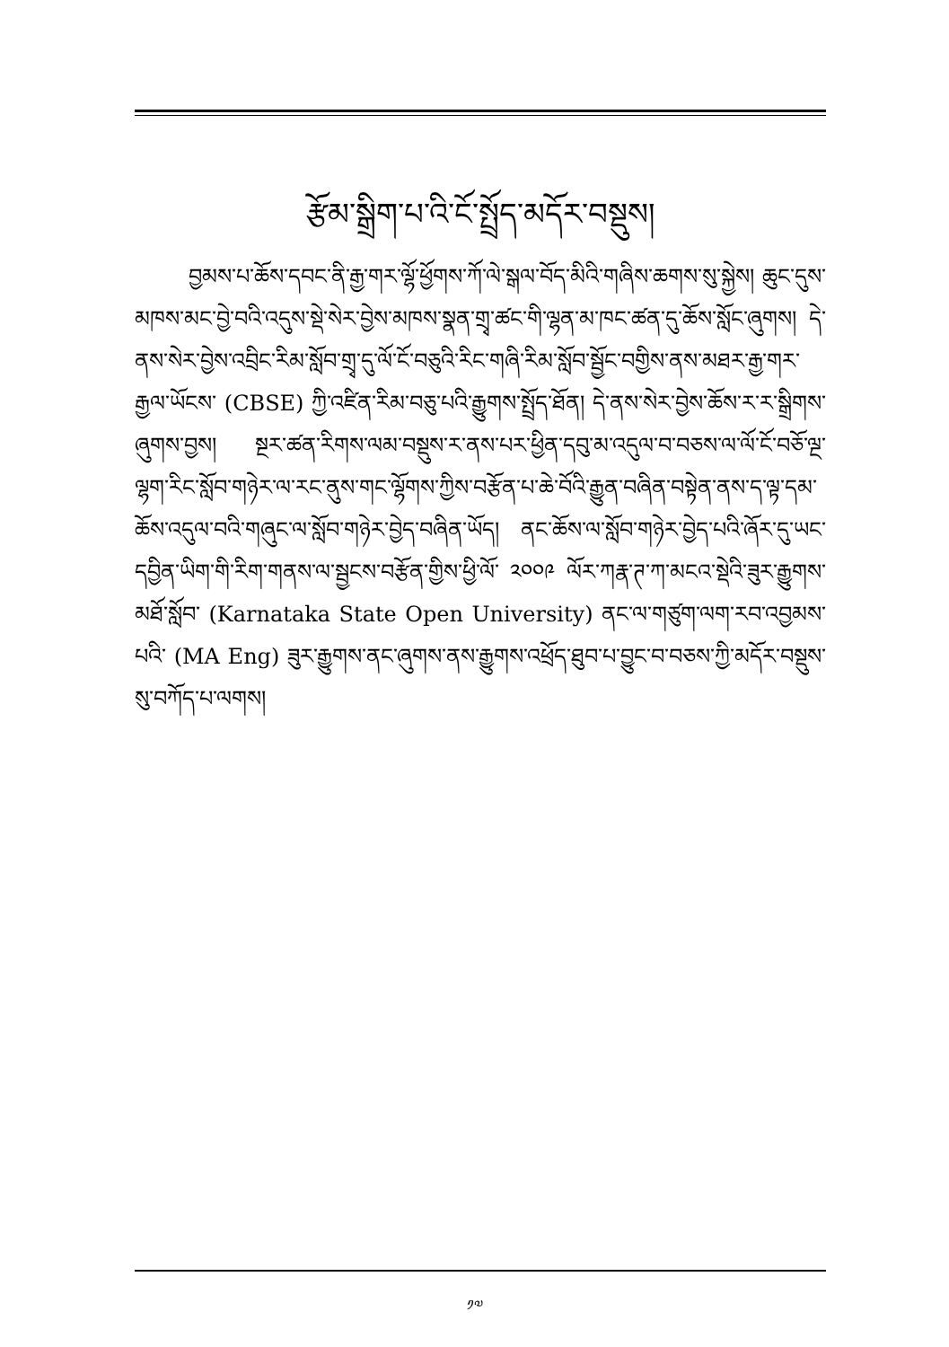རྩོམ་སྒྲིག་པ་འི་ངོ་སྤྲོད་མདོར་བསྡུས།
བྱམས་པ་ཆོས་དབང་ནི་རྒྱ་གར་ལྷོ་ཕྱོགས་ཀོ་ལེ་སྒལ་བོད་མིའི་གཞིས་ཆགས་སུ་སྐྱེས། ཆུང་དུས་མཁས་མང་བྱེ་བའི་འདུས་སྡེ་སེར་བྱེས་མཁས་སྣན་གྲྭ་ཚང་གི་ལྷན་མ་ཁང་ཚན་དུ་ཆོས་སློང་ཞུགས། དེ་ནས་སེར་བྱེས་འབྲིང་རིམ་སློབ་གྲྭ་དུ་ལོ་ངོ་བཅུའི་རིང་གཞི་རིམ་སློབ་སྦྱོང་བགྱིས་ནས་མཐར་རྒྱ་གར་རྒྱལ་ཡོངས་ (CBSE) ཀྱི་འཛིན་རིམ་བཅུ་པའི་རྒྱུགས་སྤྲོད་ཐོན། དེ་ནས་སེར་བྱེས་ཆོས་ར་ར་སྒྲིགས་ཞུགས་བྱས། སྔར་ཚན་རིགས་ལམ་བསྡུས་ར་ནས་པར་ཕྱིན་དབུ་མ་འདུལ་བ་བཅས་ལ་ལོ་ངོ་བཅོ་ལྔ་ལྷག་རིང་སློབ་གཉེར་ལ་རང་ནུས་གང་ལྷོགས་ཀྱིས་བརྩོན་པ་ཆེ་བོའི་རྒྱུན་བཞིན་བསྟེན་ནས་ད་ལྟ་དམ་ཆོས་འདུལ་བའི་གཞུང་ལ་སློབ་གཉེར་བྱེད་བཞིན་ཡོད། ནང་ཆོས་ལ་སློབ་གཉེར་བྱེད་པའི་ཞོར་དུ་ཡང་དབྱིན་ཡིག་གི་རིག་གནས་ལ་སྦྱངས་བརྩོན་གྱིས་ཕྱི་ལོ་ ༢༠༠༩ ལོར་ཀརྣ་ཊ་ཀ་མངའ་སྡེའི་ཟུར་རྒྱུགས་མཐོ་སློབ་ (Karnataka State Open University) ནང་ལ་གཙུག་ལག་རབ་འབྱམས་པའི་ (MA Eng) ཟུར་རྒྱུགས་ནང་ཞུགས་ནས་རྒྱུགས་འཕྲོད་ཐུབ་པ་བྱུང་བ་བཅས་ཀྱི་མདོར་བསྡུས་སུ་བཀོད་པ་ལགས།
༡༧